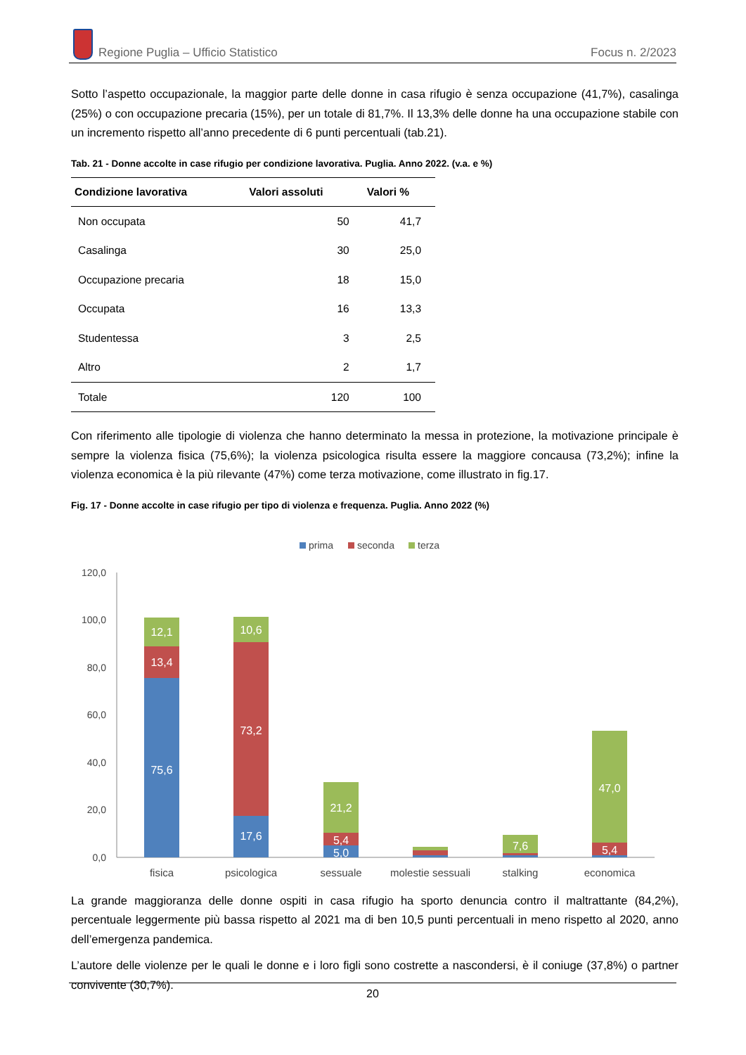Regione Puglia – Ufficio Statistico
Focus n. 2/2023
Sotto l’aspetto occupazionale, la maggior parte delle donne in casa rifugio è senza occupazione (41,7%), casalinga (25%) o con occupazione precaria (15%), per un totale di 81,7%. Il 13,3% delle donne ha una occupazione stabile con un incremento rispetto all’anno precedente di 6 punti percentuali (tab.21).
Tab. 21 - Donne accolte in case rifugio per condizione lavorativa. Puglia. Anno 2022. (v.a. e %)
| Condizione lavorativa | Valori assoluti | Valori % |
| --- | --- | --- |
| Non occupata | 50 | 41,7 |
| Casalinga | 30 | 25,0 |
| Occupazione precaria | 18 | 15,0 |
| Occupata | 16 | 13,3 |
| Studentessa | 3 | 2,5 |
| Altro | 2 | 1,7 |
| Totale | 120 | 100 |
Con riferimento alle tipologie di violenza che hanno determinato la messa in protezione, la motivazione principale è sempre la violenza fisica (75,6%); la violenza psicologica risulta essere la maggiore concausa (73,2%); infine la violenza economica è la più rilevante (47%) come terza motivazione, come illustrato in fig.17.
Fig. 17 - Donne accolte in case rifugio per tipo di violenza e frequenza. Puglia. Anno 2022 (%)
prima
seconda
terza
120,0
100,0
80,0
60,0
40,0
20,0
0,0
12,1
13,4
75,6
10,6
73,2
17,6
21,2
5,4
5,0
7,6
47,0
5,4
fisica
psicologica
sessuale
molestie sessuali
stalking
economica
La grande maggioranza delle donne ospiti in casa rifugio ha sporto denuncia contro il maltrattante (84,2%), percentuale leggermente più bassa rispetto al 2021 ma di ben 10,5 punti percentuali in meno rispetto al 2020, anno dell’emergenza pandemica.
L’autore delle violenze per le quali le donne e i loro figli sono costrette a nascondersi, è il coniuge (37,8%) o partner convivente (30,7%).
20